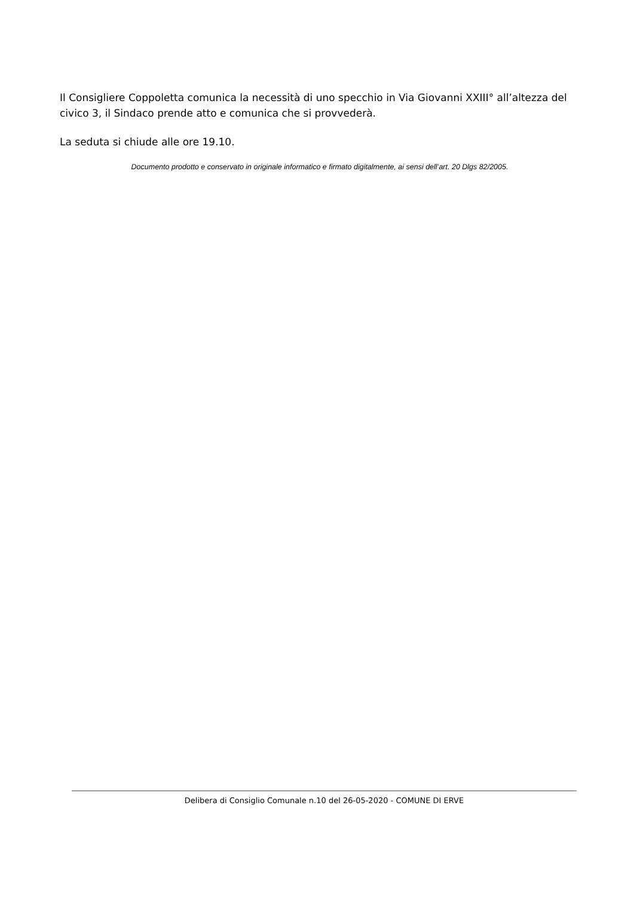Il Consigliere Coppoletta comunica la necessità di uno specchio in Via Giovanni XXIII° all’altezza del civico 3, il Sindaco prende atto e comunica che si provvederà.
La seduta si chiude alle ore 19.10.
Documento prodotto e conservato in originale informatico e firmato digitalmente, ai sensi dell’art. 20 Dlgs 82/2005.
Delibera di Consiglio Comunale n.10 del 26-05-2020 - COMUNE DI ERVE